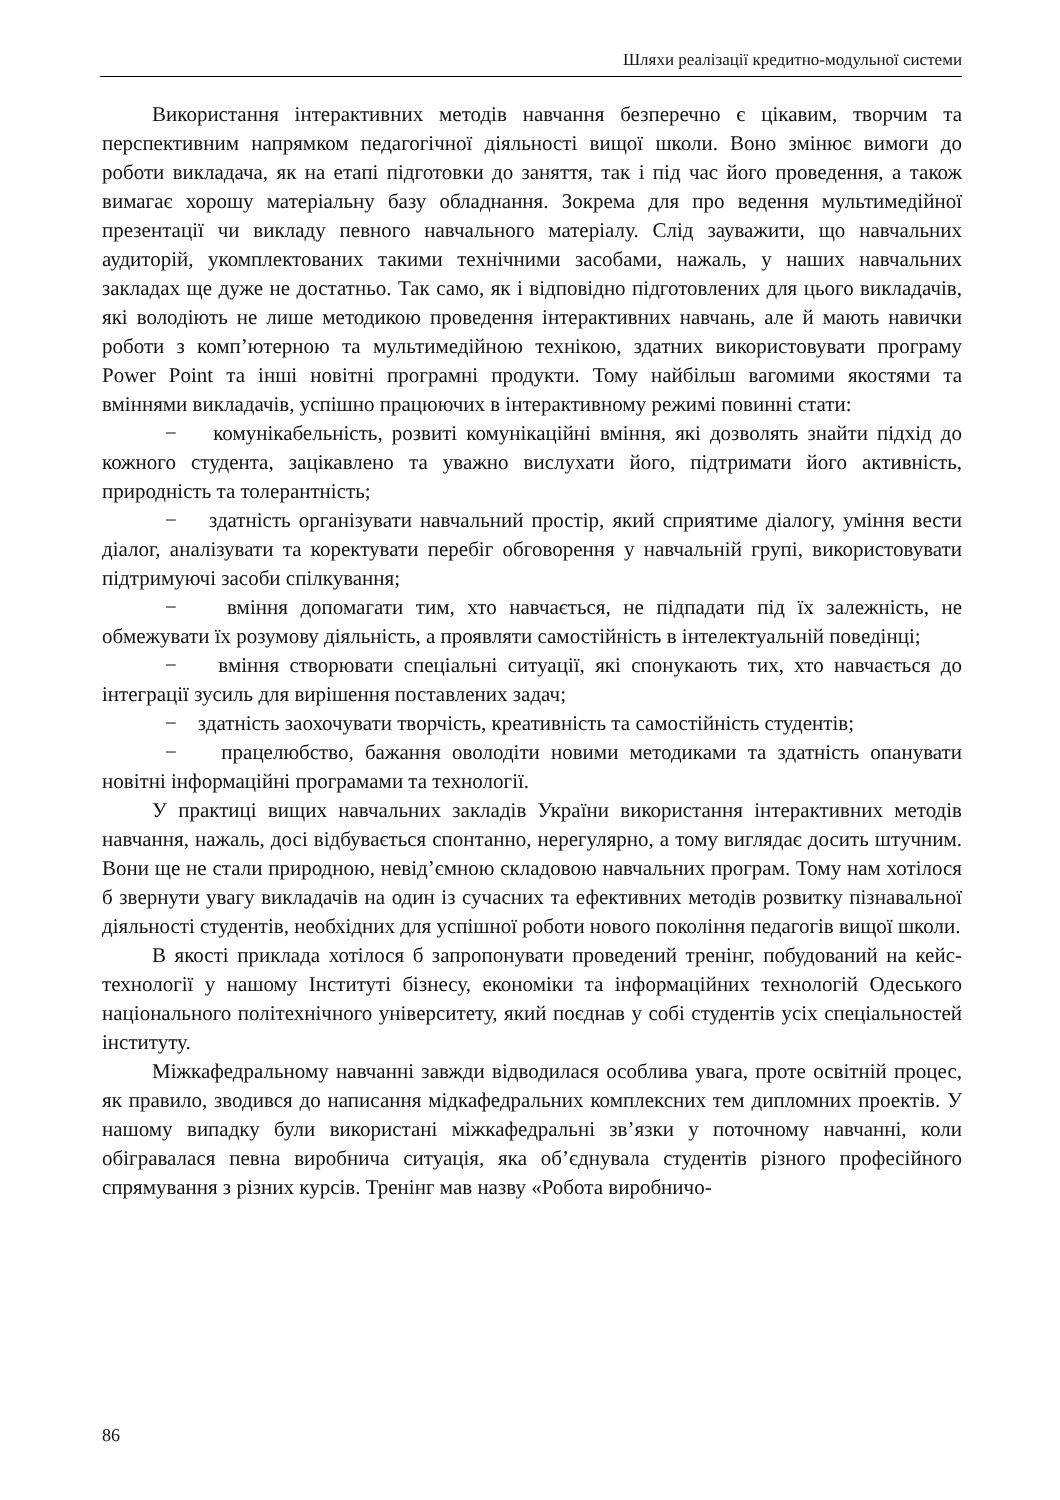Шляхи реалізації кредитно-модульної системи
Використання інтерактивних методів навчання безперечно є цікавим, творчим та перспективним напрямком педагогічної діяльності вищої школи. Воно змінює вимоги до роботи викладача, як на етапі підготовки до заняття, так і під час його проведення, а також вимагає хорошу матеріальну базу обладнання. Зокрема для про ведення мультимедійної презентації чи викладу певного навчального матеріалу. Слід зауважити, що навчальних аудиторій, укомплектованих такими технічними засобами, нажаль, у наших навчальних закладах ще дуже не достатньо. Так само, як і відповідно підготовлених для цього викладачів, які володіють не лише методикою проведення інтерактивних навчань, але й мають навички роботи з комп’ютерною та мультимедійною технікою, здатних використовувати програму Power Point та інші новітні програмні продукти. Тому найбільш вагомими якостями та вміннями викладачів, успішно працюючих в інтерактивному режимі повинні стати:
− комунікабельність, розвиті комунікаційні вміння, які дозволять знайти підхід до кожного студента, зацікавлено та уважно вислухати його, підтримати його активність, природність та толерантність;
− здатність організувати навчальний простір, який сприятиме діалогу, уміння вести діалог, аналізувати та коректувати перебіг обговорення у навчальній групі, використовувати підтримуючі засоби спілкування;
− вміння допомагати тим, хто навчається, не підпадати під їх залежність, не обмежувати їх розумову діяльність, а проявляти самостійність в інтелектуальній поведінці;
− вміння створювати спеціальні ситуації, які спонукають тих, хто навчається до інтеграції зусиль для вирішення поставлених задач;
− здатність заохочувати творчість, креативність та самостійність студентів;
− працелюбство, бажання оволодіти новими методиками та здатність опанувати новітні інформаційні програмами та технології.
У практиці вищих навчальних закладів України використання інтерактивних методів навчання, нажаль, досі відбувається спонтанно, нерегулярно, а тому виглядає досить штучним. Вони ще не стали природною, невід’ємною складовою навчальних програм. Тому нам хотілося б звернути увагу викладачів на один із сучасних та ефективних методів розвитку пізнавальної діяльності студентів, необхідних для успішної роботи нового покоління педагогів вищої школи.
В якості приклада хотілося б запропонувати проведений тренінг, побудований на кейс-технології у нашому Інституті бізнесу, економіки та інформаційних технологій Одеського національного політехнічного університету, який поєднав у собі студентів усіх спеціальностей інституту.
Міжкафедральному навчанні завжди відводилася особлива увага, проте освітній процес, як правило, зводився до написання мідкафедральних комплексних тем дипломних проектів. У нашому випадку були використані міжкафедральні зв’язки у поточному навчанні, коли обігравалася певна виробнича ситуація, яка об’єднувала студентів різного професійного спрямування з різних курсів. Тренінг мав назву «Робота виробничо-
86